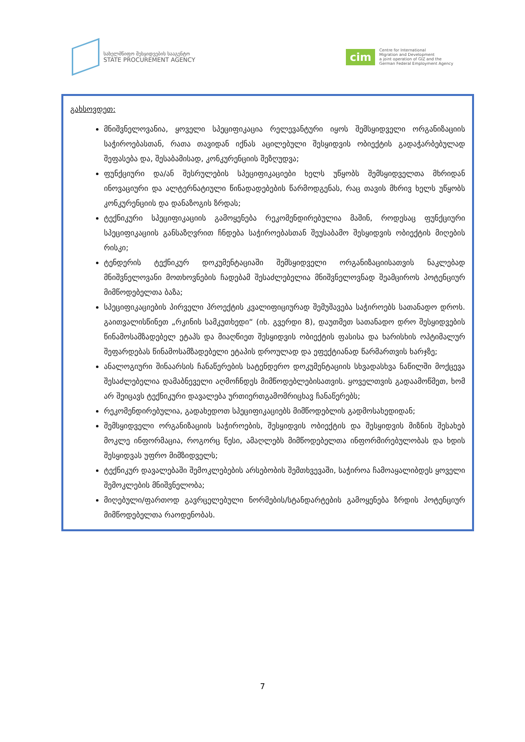სახელმწიფო შესყიდვების სააგენტო
STATE PROCUREMENT AGENCY
cim
Centre for International
Migration and Development
a joint operation of GIZ and the
German Federal Employment Agency
გახსოვდეთ:
მნიშვნელოვანია, ყოველი სპეციფიკაცია რელევანტური იყოს შემსყიდველი ორგანიზაციის საჭიროებასთან, რათა თავიდან იქნას აცილებული შესყიდვის ობიექტის გადაჭარბებულად შეფასება და, შესაბამისად, კონკურენციის შეზღუდვა;
ფუნქციური და/ან შესრულების სპეციფიკაციები ხელს უწყობს შემსყიდველთა მხრიდან ინოვაციური და ალტერნატიული წინადადებების წარმოდგენას, რაც თავის მხრივ ხელს უწყობს კონკურენციის და დანაზოგის ზრდას;
ტექნიკური სპეციფიკაციის გამოყენება რეკომენდირებულია მაშინ, როდესაც ფუნქციური სპეციფიკაციის განსაზღვრით ჩნდება საჭიროებასთან შეუსაბამო შესყიდვის ობიექტის მიღების რისკი;
ტენდერის ტექნიკურ დოკუმენტაციაში შემსყიდველი ორგანიზაციისათვის ნაკლებად მნიშვნელოვანი მოთხოვნების ჩადებამ შესაძლებელია მნიშვნელოვნად შეამციროს პოტენციურ მიმწოდებელთა ბაზა;
სპეციფიკაციების პირველი პროექტის კვალიფიციურად შემუშავება საჭიროებს სათანადო დროს. გაითვალისწინეთ „რკინის სამკუთხედი“ (იხ. გვერდი 8), დაუთმეთ სათანადო დრო შესყიდვების წინამოსამზადებელ ეტაპს და მიაღწიეთ შესყიდვის ობიექტის ფასისა და ხარისხის ოპტიმალურ შეფარდებას წინამოსამზადებელი ეტაპის დროულად და ეფექტიანად წარმართვის ხარჯზე;
ანალოგიური შინაარსის ჩანაწერების სატენდერო დოკუმენტაციის სხვადასხვა ნაწილში მოქცევა შესაძლებელია დამაბნეველი აღმოჩნდეს მიმწოდებლებისათვის. ყოველთვის გადაამოწმეთ, ხომ არ შეიცავს ტექნიკური დავალება ურთიერთგამომრიცხავ ჩანაწერებს;
რეკომენდირებულია, გადახედოთ სპეციფიკაციებს მიმწოდებლის გადმოსახედიდან;
შემსყიდველი ორგანიზაციის საჭიროების, შესყიდვის ობიექტის და შესყიდვის მიზნის შესახებ მოკლე ინფორმაცია, როგორც წესი, ამაღლებს მიმწოდებელთა ინფორმირებულობას და ხდის შესყიდვას უფრო მიმზიდველს;
ტექნიკურ დავალებაში შემოკლებების არსებობის შემთხვევაში, საჭიროა ჩამოაყალიბდეს ყოველი შემოკლების მნიშვნელობა;
მიღებული/ფართოდ გავრცელებული ნორმების/სტანდარტების გამოყენება ზრდის პოტენციურ მიმწოდებელთა რაოდენობას.
7